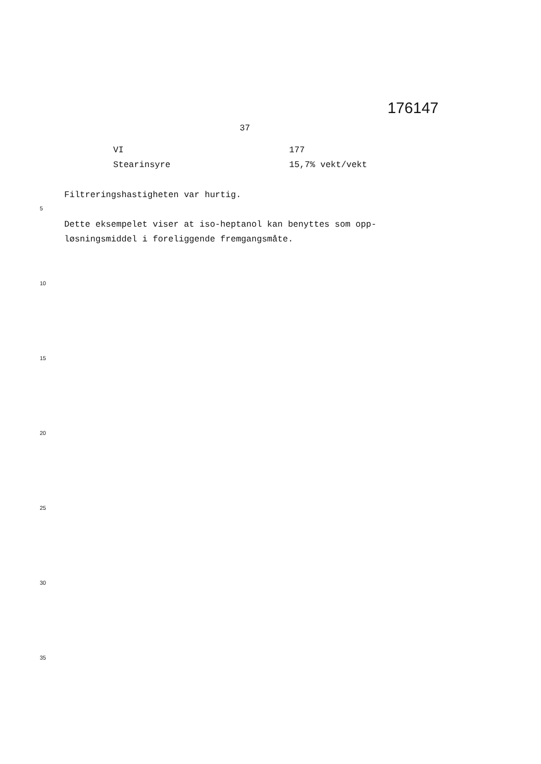176147
37
| VI | 177 |
| Stearinsyre | 15,7% vekt/vekt |
Filtreringshastigheten var hurtig.
Dette eksempelet viser at iso-heptanol kan benyttes som opp-
løsningsmiddel i foreliggende fremgangsmåte.
5
10
15
20
25
30
35